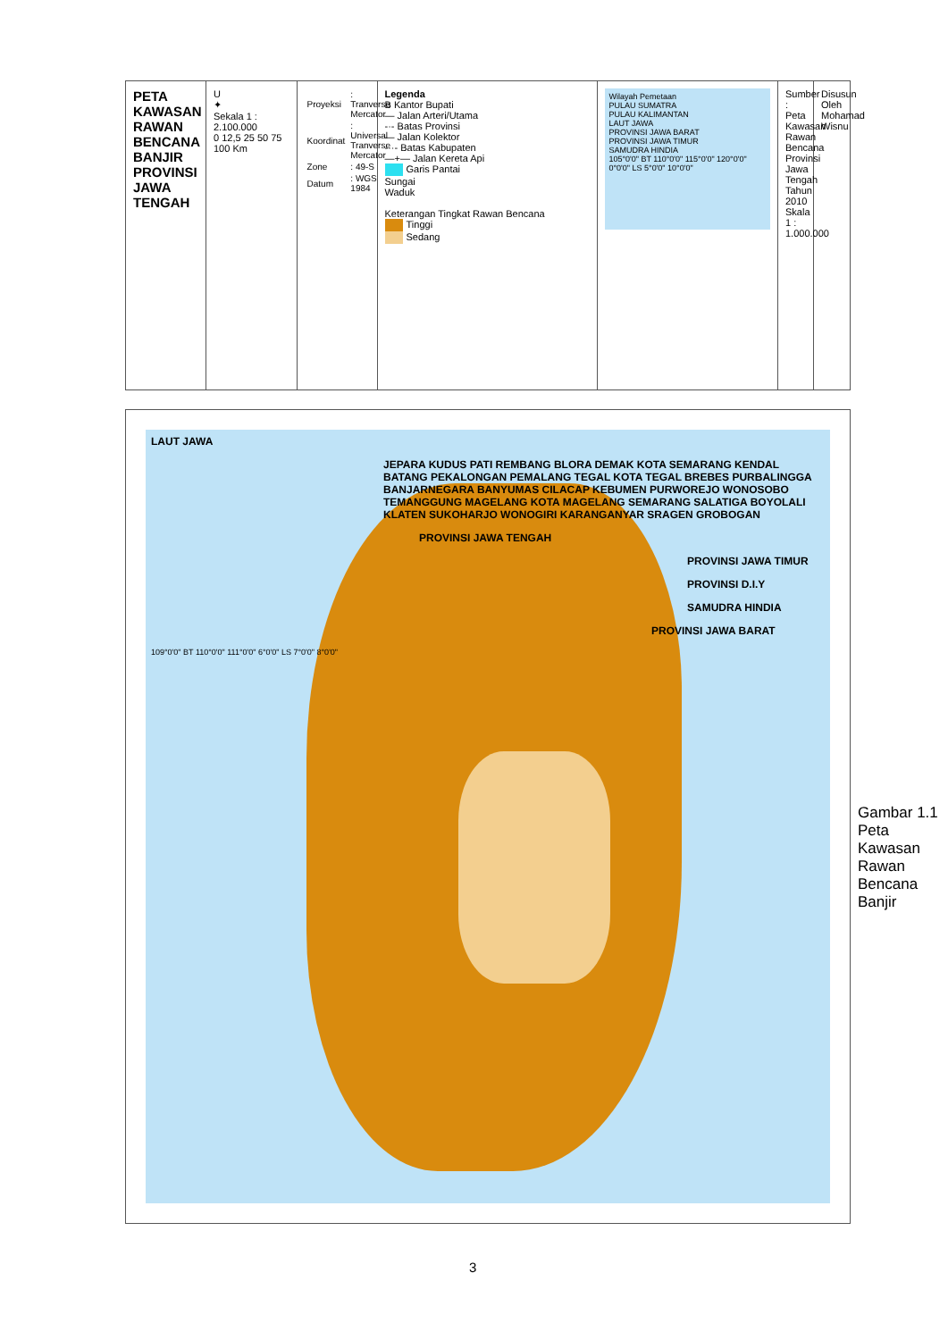PETA KAWASAN RAWAN BENCANA BANJIR PROVINSI JAWA TENGAH
U
✦
Sekala 1 : 2.100.000
0 12,5 25 50 75 100 Km
| Proyeksi | : Tranverse Mercator |
| Koordinat | : Universal Tranverse Mercator |
| Zone | : 49-S |
| Datum | : WGS 1984 |
Legenda
B Kantor Bupati
— Jalan Arteri/Utama
-·- Batas Provinsi
— Jalan Kolektor
-··- Batas Kabupaten
—+— Jalan Kereta Api
Garis Pantai
Sungai
Waduk
Keterangan Tingkat Rawan Bencana
Tinggi
Sedang
Wilayah Pemetaan
PULAU SUMATRA
PULAU KALIMANTAN
LAUT JAWA
PROVINSI JAWA BARAT
PROVINSI JAWA TIMUR
SAMUDRA HINDIA
105°0'0" BT 110°0'0" 115°0'0" 120°0'0"
0°0'0" LS 5°0'0" 10°0'0"
Sumber : Peta Kawasan Rawan Bencana Provinsi Jawa Tengah Tahun 2010 Skala 1 : 1.000.000
Disusun Oleh Mohamad Wisnu
LAUT JAWA
JEPARA KUDUS PATI REMBANG BLORA DEMAK KOTA SEMARANG KENDAL BATANG PEKALONGAN PEMALANG TEGAL KOTA TEGAL BREBES PURBALINGGA BANJARNEGARA BANYUMAS CILACAP KEBUMEN PURWOREJO WONOSOBO TEMANGGUNG MAGELANG KOTA MAGELANG SEMARANG SALATIGA BOYOLALI KLATEN SUKOHARJO WONOGIRI KARANGANYAR SRAGEN GROBOGAN
PROVINSI JAWA TENGAH
PROVINSI JAWA TIMUR
PROVINSI D.I.Y
SAMUDRA HINDIA
PROVINSI JAWA BARAT
109°0'0" BT 110°0'0" 111°0'0" 6°0'0" LS 7°0'0" 8°0'0"
Gambar 1.1 Peta Kawasan Rawan Bencana Banjir
3